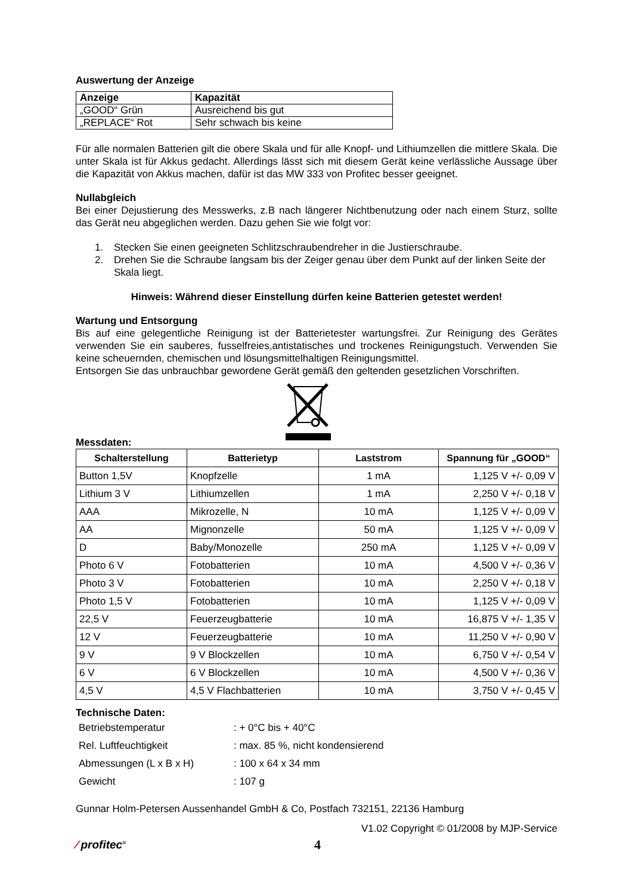Auswertung der Anzeige
| Anzeige | Kapazität |
| „GOOD“ Grün | Ausreichend bis gut |
| „REPLACE“ Rot | Sehr schwach bis keine |
Für alle normalen Batterien gilt die obere Skala und für alle Knopf- und Lithiumzellen die mittlere Skala. Die unter Skala ist für Akkus gedacht. Allerdings lässt sich mit diesem Gerät keine verlässliche Aussage über die Kapazität von Akkus machen, dafür ist das MW 333 von Profitec besser geeignet.
Nullabgleich
Bei einer Dejustierung des Messwerks, z.B nach längerer Nichtbenutzung oder nach einem Sturz, sollte das Gerät neu abgeglichen werden. Dazu gehen Sie wie folgt vor:
1. Stecken Sie einen geeigneten Schlitzschraubendreher in die Justierschraube.
2. Drehen Sie die Schraube langsam bis der Zeiger genau über dem Punkt auf der linken Seite der Skala liegt.
Hinweis: Während dieser Einstellung dürfen keine Batterien getestet werden!
Wartung und Entsorgung
Bis auf eine gelegentliche Reinigung ist der Batterietester wartungsfrei. Zur Reinigung des Gerätes verwenden Sie ein sauberes, fusselfreies,antistatisches und trockenes Reinigungstuch. Verwenden Sie keine scheuernden, chemischen und lösungsmittelhaltigen Reinigungsmittel.
Entsorgen Sie das unbrauchbar gewordene Gerät gemäß den geltenden gesetzlichen Vorschriften.
Messdaten:
| Schalterstellung | Batterietyp | Laststrom | Spannung für „GOOD“ |
| --- | --- | --- | --- |
| Button 1,5V | Knopfzelle | 1 mA | 1,125 V +/- 0,09 V |
| Lithium 3 V | Lithiumzellen | 1 mA | 2,250 V +/- 0,18 V |
| AAA | Mikrozelle, N | 10 mA | 1,125 V +/- 0,09 V |
| AA | Mignonzelle | 50 mA | 1,125 V +/- 0,09 V |
| D | Baby/Monozelle | 250 mA | 1,125 V +/- 0,09 V |
| Photo 6 V | Fotobatterien | 10 mA | 4,500 V +/- 0,36 V |
| Photo 3 V | Fotobatterien | 10 mA | 2,250 V +/- 0,18 V |
| Photo 1,5 V | Fotobatterien | 10 mA | 1,125 V +/- 0,09 V |
| 22,5 V | Feuerzeugbatterie | 10 mA | 16,875 V +/- 1,35 V |
| 12 V | Feuerzeugbatterie | 10 mA | 11,250 V +/- 0,90 V |
| 9 V | 9 V Blockzellen | 10 mA | 6,750 V +/- 0,54 V |
| 6 V | 6 V Blockzellen | 10 mA | 4,500 V +/- 0,36 V |
| 4,5 V | 4,5 V Flachbatterien | 10 mA | 3,750 V +/- 0,45 V |
Technische Daten:
| Betriebstemperatur | : + 0°C bis + 40°C |
| Rel. Luftfeuchtigkeit | : max. 85 %, nicht kondensierend |
| Abmessungen (L x B x H) | : 100 x 64 x 34 mm |
| Gewicht | : 107 g |
Gunnar Holm-Petersen Aussenhandel GmbH & Co, Postfach 732151, 22136 Hamburg
V1.02 Copyright © 01/2008 by MJP-Service
⁄ profitec<sup>®</sup>
4